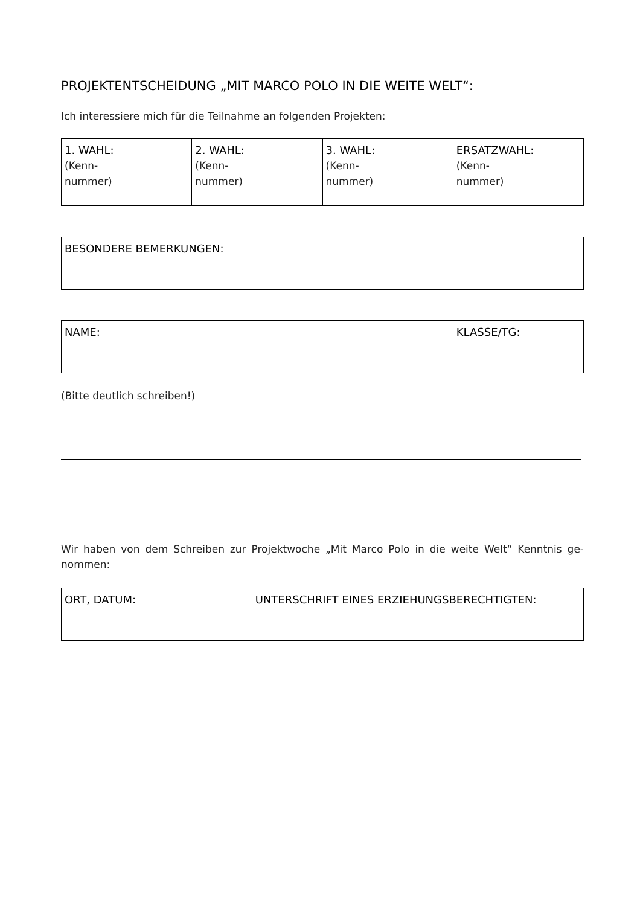PROJEKTENTSCHEIDUNG „MIT MARCO POLO IN DIE WEITE WELT“:
Ich interessiere mich für die Teilnahme an folgenden Projekten:
| 1. WAHL: (Kenn- nummer) | 2. WAHL: (Kenn- nummer) | 3. WAHL: (Kenn- nummer) | ERSATZWAHL: (Kenn- nummer) |
| BESONDERE BEMERKUNGEN: |
| NAME: | KLASSE/TG: |
(Bitte deutlich schreiben!)
Wir haben von dem Schreiben zur Projektwoche „Mit Marco Polo in die weite Welt“ Kenntnis ge-nommen:
| ORT, DATUM: | UNTERSCHRIFT EINES ERZIEHUNGSBERECHTIGTEN: |